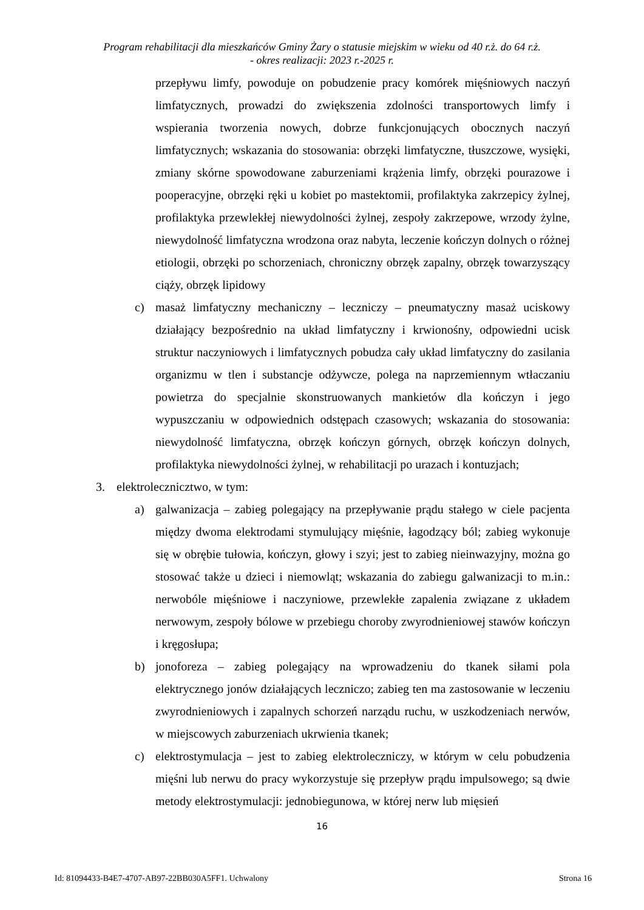Program rehabilitacji dla mieszkańców Gminy Żary o statusie miejskim w wieku od 40 r.ż. do 64 r.ż.
- okres realizacji: 2023 r.-2025 r.
przepływu limfy, powoduje on pobudzenie pracy komórek mięśniowych naczyń limfatycznych, prowadzi do zwiększenia zdolności transportowych limfy i wspierania tworzenia nowych, dobrze funkcjonujących obocznych naczyń limfatycznych; wskazania do stosowania: obrzęki limfatyczne, tłuszczowe, wysięki, zmiany skórne spowodowane zaburzeniami krążenia limfy, obrzęki pourazowe i pooperacyjne, obrzęki ręki u kobiet po mastektomii, profilaktyka zakrzepicy żylnej, profilaktyka przewlekłej niewydolności żylnej, zespoły zakrzepowe, wrzody żylne, niewydolność limfatyczna wrodzona oraz nabyta, leczenie kończyn dolnych o różnej etiologii, obrzęki po schorzeniach, chroniczny obrzęk zapalny, obrzęk towarzyszący ciąży, obrzęk lipidowy
c) masaż limfatyczny mechaniczny – leczniczy – pneumatyczny masaż uciskowy działający bezpośrednio na układ limfatyczny i krwionośny, odpowiedni ucisk struktur naczyniowych i limfatycznych pobudza cały układ limfatyczny do zasilania organizmu w tlen i substancje odżywcze, polega na naprzemiennym wtłaczaniu powietrza do specjalnie skonstruowanych mankietów dla kończyn i jego wypuszczaniu w odpowiednich odstępach czasowych; wskazania do stosowania: niewydolność limfatyczna, obrzęk kończyn górnych, obrzęk kończyn dolnych, profilaktyka niewydolności żylnej, w rehabilitacji po urazach i kontuzjach;
3. elektrolecznicztwo, w tym:
a) galwanizacja – zabieg polegający na przepływanie prądu stałego w ciele pacjenta między dwoma elektrodami stymulujący mięśnie, łagodzący ból; zabieg wykonuje się w obrębie tułowia, kończyn, głowy i szyi; jest to zabieg nieinwazyjny, można go stosować także u dzieci i niemowląt; wskazania do zabiegu galwanizacji to m.in.: nerwobóle mięśniowe i naczyniowe, przewlekłe zapalenia związane z układem nerwowym, zespoły bólowe w przebiegu choroby zwyrodnieniowej stawów kończyn i kręgosłupa;
b) jonoforeza – zabieg polegający na wprowadzeniu do tkanek siłami pola elektrycznego jonów działających leczniczo; zabieg ten ma zastosowanie w leczeniu zwyrodnieniowych i zapalnych schorzeń narządu ruchu, w uszkodzeniach nerwów, w miejscowych zaburzeniach ukrwienia tkanek;
c) elektrostymulacja – jest to zabieg elektroleczniczy, w którym w celu pobudzenia mięśni lub nerwu do pracy wykorzystuje się przepływ prądu impulsowego; są dwie metody elektrostymulacji: jednobiegunowa, w której nerw lub mięsień
16
Id: 81094433-B4E7-4707-AB97-22BB030A5FF1. Uchwalony Strona 16